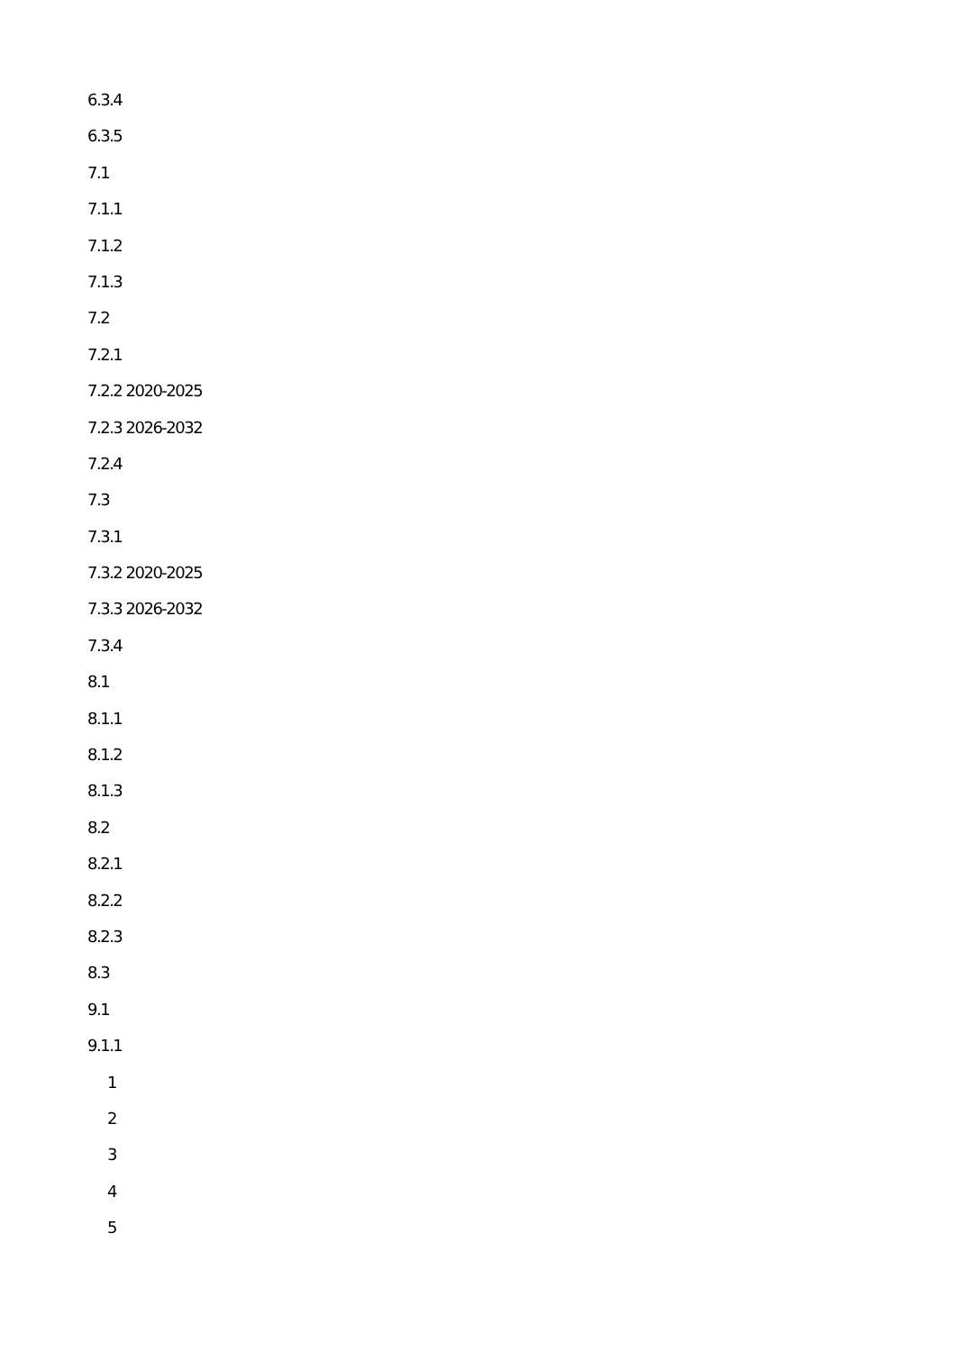6.3.4
6.3.5
7.1
7.1.1
7.1.2
7.1.3
7.2
7.2.1
7.2.2 2020-2025
7.2.3 2026-2032
7.2.4
7.3
7.3.1
7.3.2 2020-2025
7.3.3 2026-2032
7.3.4
8.1
8.1.1
8.1.2
8.1.3
8.2
8.2.1
8.2.2
8.2.3
8.3
9.1
9.1.1
1
2
3
4
5